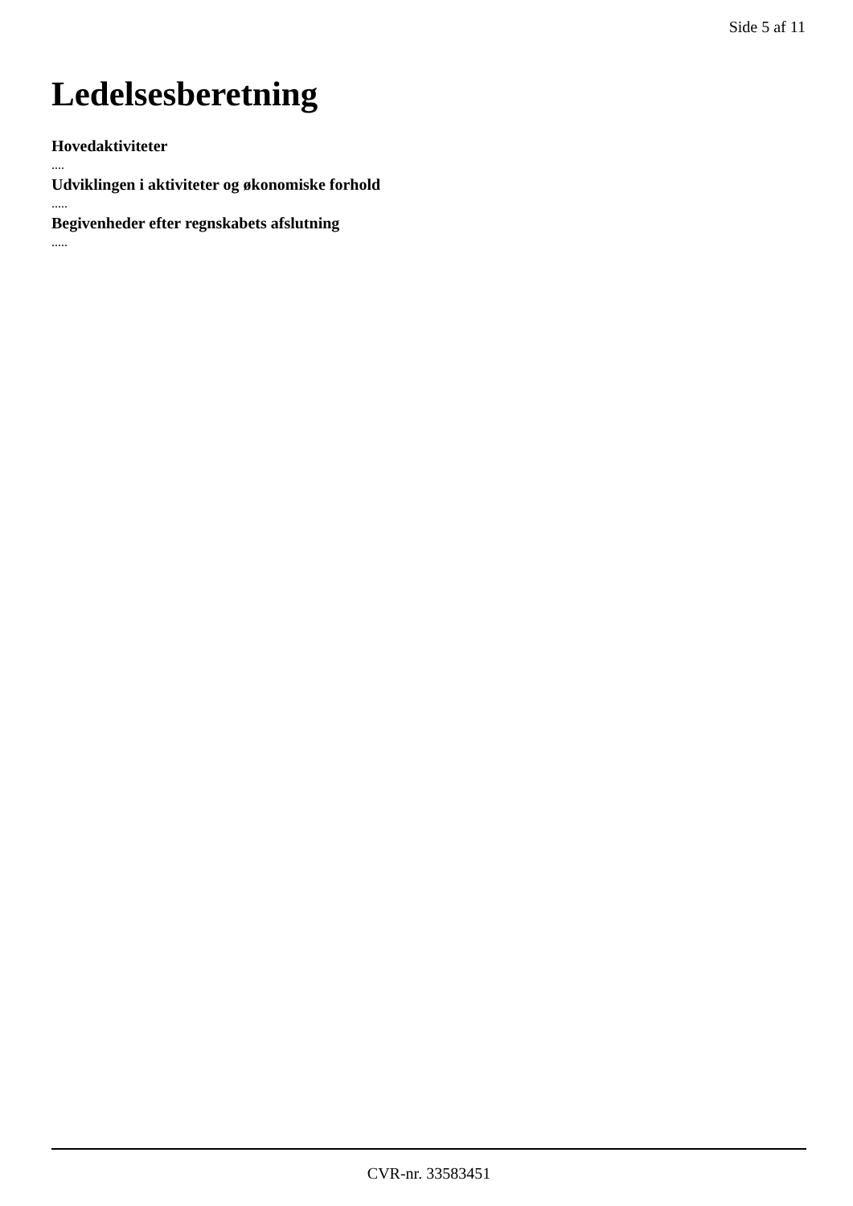Side 5 af 11
Ledelsesberetning
Hovedaktiviteter
....
Udviklingen i aktiviteter og økonomiske forhold
.....
Begivenheder efter regnskabets afslutning
.....
CVR-nr. 33583451